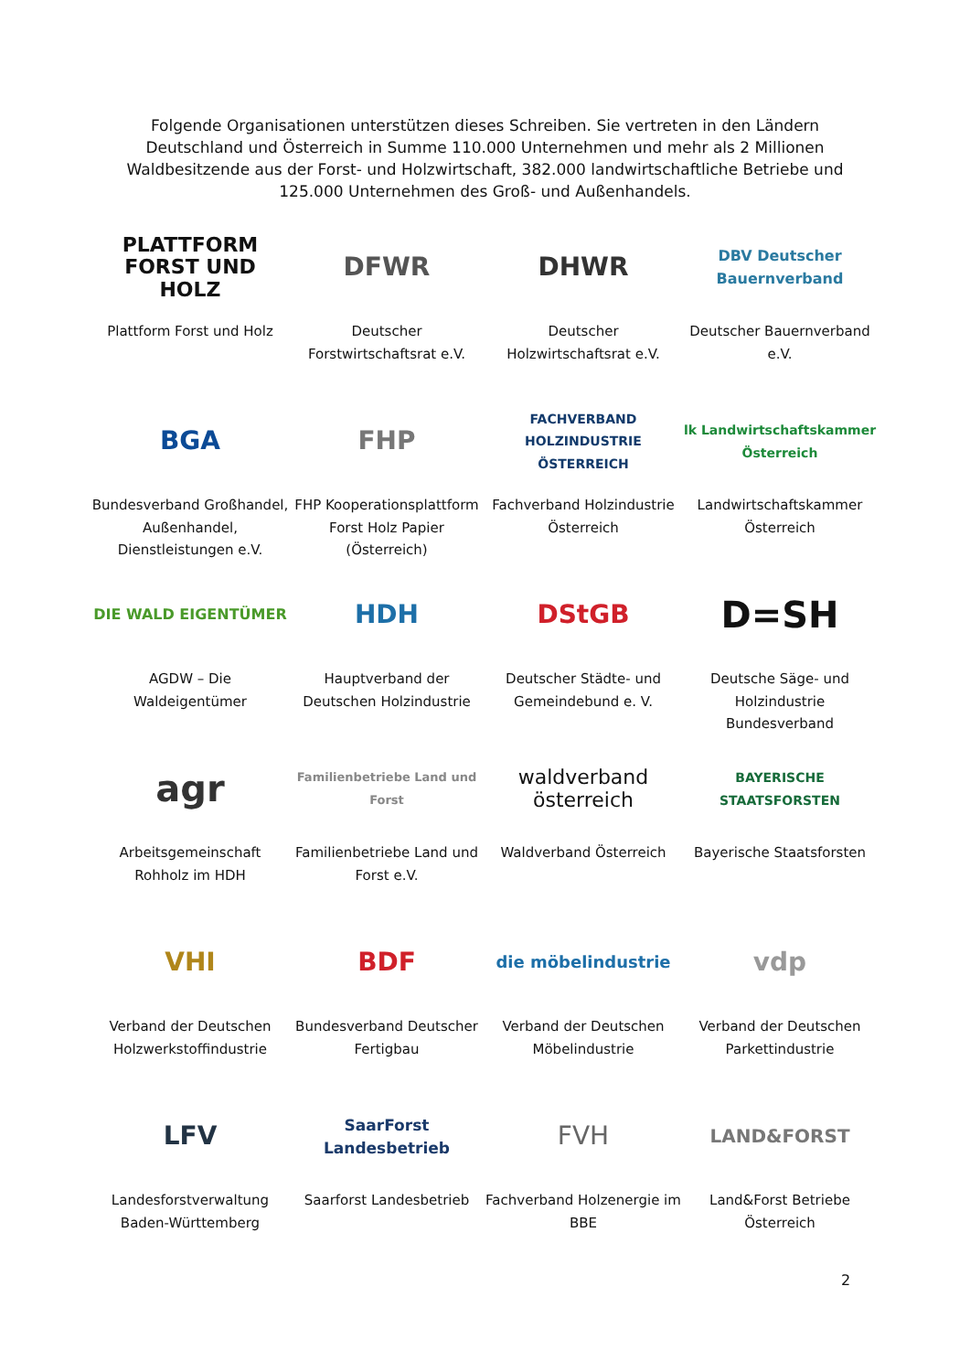Folgende Organisationen unterstützen dieses Schreiben. Sie vertreten in den Ländern Deutschland und Österreich in Summe 110.000 Unternehmen und mehr als 2 Millionen Waldbesitzende aus der Forst- und Holzwirtschaft, 382.000 landwirtschaftliche Betriebe und 125.000 Unternehmen des Groß- und Außenhandels.
PLATTFORM
FORST UND HOLZ
Plattform Forst und Holz
DFWR
Deutscher Forstwirtschaftsrat e.V.
DHWR
Deutscher Holzwirtschaftsrat e.V.
DBV Deutscher Bauernverband
Deutscher Bauernverband e.V.
BGA
Bundesverband Großhandel, Außenhandel, Dienstleistungen e.V.
FHP
FHP Kooperationsplattform Forst Holz Papier (Österreich)
FACHVERBAND HOLZINDUSTRIE ÖSTERREICH
Fachverband Holzindustrie Österreich
lk Landwirtschaftskammer Österreich
Landwirtschaftskammer Österreich
DIE WALD EIGENTÜMER
AGDW – Die Waldeigentümer
HDH
Hauptverband der Deutschen Holzindustrie
DStGB
Deutscher Städte- und Gemeindebund e. V.
D=SH
Deutsche Säge- und Holzindustrie Bundesverband
agr
Arbeitsgemeinschaft Rohholz im HDH
Familienbetriebe Land und Forst
Familienbetriebe Land und Forst e.V.
waldverband österreich
Waldverband Österreich
BAYERISCHE STAATSFORSTEN
Bayerische Staatsforsten
VHI
Verband der Deutschen Holzwerkstoffindustrie
BDF
Bundesverband Deutscher Fertigbau
die möbelindustrie
Verband der Deutschen Möbelindustrie
vdp
Verband der Deutschen Parkettindustrie
LFV
Landesforstverwaltung Baden-Württemberg
SaarForst Landesbetrieb
Saarforst Landesbetrieb
FVH
Fachverband Holzenergie im BBE
LAND&FORST
Land&Forst Betriebe Österreich
2